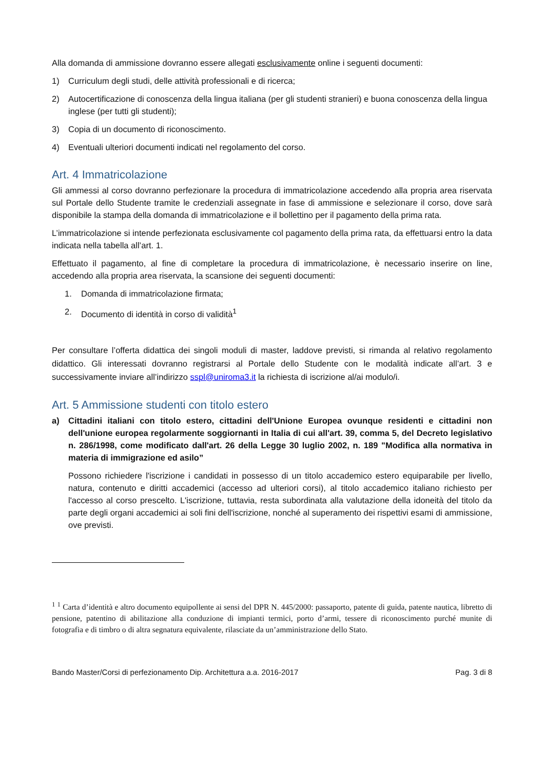Alla domanda di ammissione dovranno essere allegati esclusivamente online i seguenti documenti:
1) Curriculum degli studi, delle attività professionali e di ricerca;
2) Autocertificazione di conoscenza della lingua italiana (per gli studenti stranieri) e buona conoscenza della lingua inglese (per tutti gli studenti);
3) Copia di un documento di riconoscimento.
4) Eventuali ulteriori documenti indicati nel regolamento del corso.
Art. 4 Immatricolazione
Gli ammessi al corso dovranno perfezionare la procedura di immatricolazione accedendo alla propria area riservata sul Portale dello Studente tramite le credenziali assegnate in fase di ammissione e selezionare il corso, dove sarà disponibile la stampa della domanda di immatricolazione e il bollettino per il pagamento della prima rata.
L’immatricolazione si intende perfezionata esclusivamente col pagamento della prima rata, da effettuarsi entro la data indicata nella tabella all’art. 1.
Effettuato il pagamento, al fine di completare la procedura di immatricolazione, è necessario inserire on line, accedendo alla propria area riservata, la scansione dei seguenti documenti:
1. Domanda di immatricolazione firmata;
2. Documento di identità in corso di validità<sup>1</sup>
Per consultare l’offerta didattica dei singoli moduli di master, laddove previsti, si rimanda al relativo regolamento didattico. Gli interessati dovranno registrarsi al Portale dello Studente con le modalità indicate all’art. 3 e successivamente inviare all’indirizzo sspl@uniroma3.it la richiesta di iscrizione al/ai modulo/i.
Art. 5 Ammissione studenti con titolo estero
a) Cittadini italiani con titolo estero, cittadini dell'Unione Europea ovunque residenti e cittadini non dell'unione europea regolarmente soggiornanti in Italia di cui all'art. 39, comma 5, del Decreto legislativo n. 286/1998, come modificato dall'art. 26 della Legge 30 luglio 2002, n. 189 "Modifica alla normativa in materia di immigrazione ed asilo”
Possono richiedere l'iscrizione i candidati in possesso di un titolo accademico estero equiparabile per livello, natura, contenuto e diritti accademici (accesso ad ulteriori corsi), al titolo accademico italiano richiesto per l'accesso al corso prescelto. L'iscrizione, tuttavia, resta subordinata alla valutazione della idoneità del titolo da parte degli organi accademici ai soli fini dell'iscrizione, nonché al superamento dei rispettivi esami di ammissione, ove previsti.
<sup>1</sup> <sup>1</sup> Carta d’identità e altro documento equipollente ai sensi del DPR N. 445/2000: passaporto, patente di guida, patente nautica, libretto di pensione, patentino di abilitazione alla conduzione di impianti termici, porto d’armi, tessere di riconoscimento purché munite di fotografia e di timbro o di altra segnatura equivalente, rilasciate da un’amministrazione dello Stato.
Bando Master/Corsi di perfezionamento Dip. Architettura a.a. 2016-2017 Pag. 3 di 8